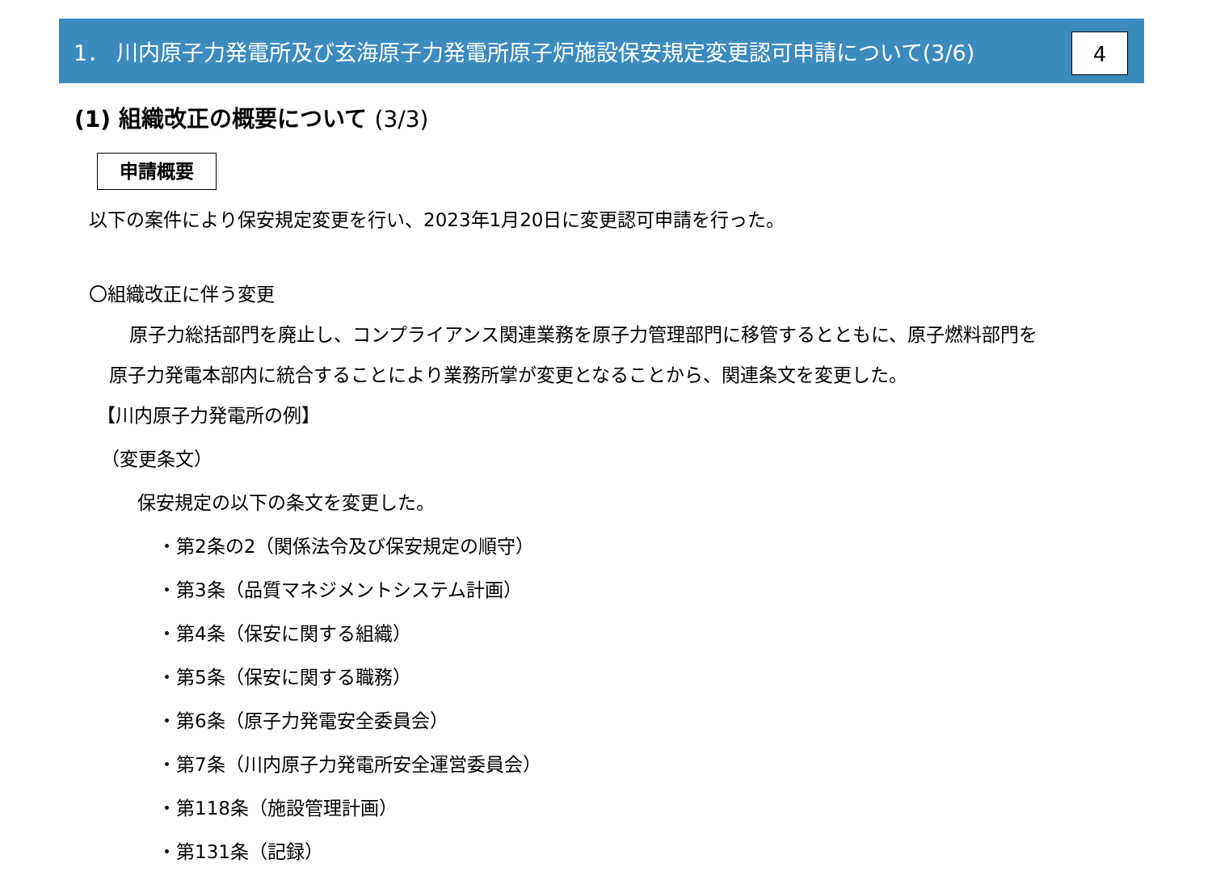1． 川内原子力発電所及び玄海原子力発電所原子炉施設保安規定変更認可申請について(3/6)
4
(1) 組織改正の概要について (3/3)
申請概要
以下の案件により保安規定変更を行い、2023年1月20日に変更認可申請を行った。
〇組織改正に伴う変更
原子力総括部門を廃止し、コンプライアンス関連業務を原子力管理部門に移管するとともに、原子燃料部門を
原子力発電本部内に統合することにより業務所掌が変更となることから、関連条文を変更した。
【川内原子力発電所の例】
（変更条文）
保安規定の以下の条文を変更した。
・第2条の2（関係法令及び保安規定の順守）
・第3条（品質マネジメントシステム計画）
・第4条（保安に関する組織）
・第5条（保安に関する職務）
・第6条（原子力発電安全委員会）
・第7条（川内原子力発電所安全運営委員会）
・第118条（施設管理計画）
・第131条（記録）